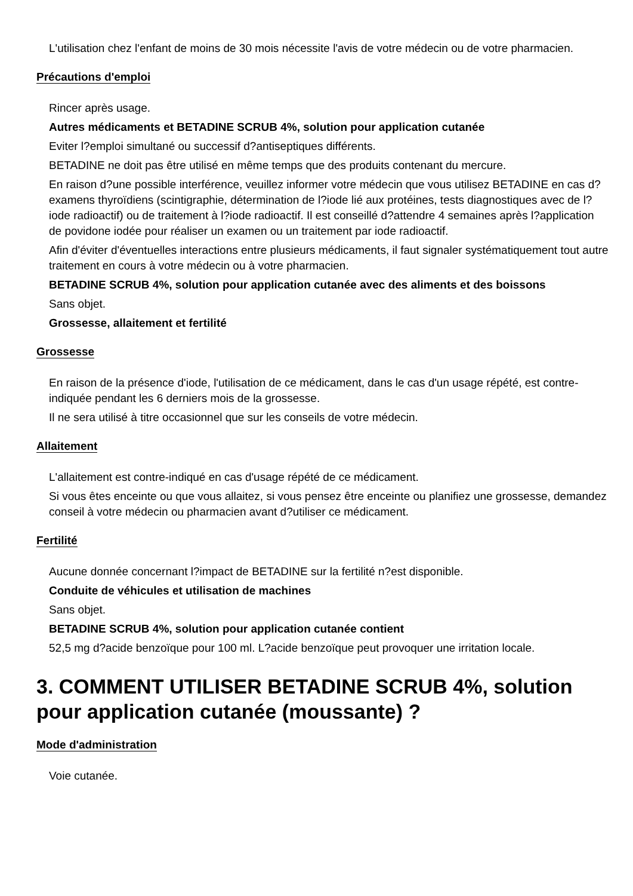L'utilisation chez l'enfant de moins de 30 mois nécessite l'avis de votre médecin ou de votre pharmacien.
Précautions d'emploi
Rincer après usage.
Autres médicaments et BETADINE SCRUB 4%, solution pour application cutanée
Eviter l?emploi simultané ou successif d?antiseptiques différents.
BETADINE ne doit pas être utilisé en même temps que des produits contenant du mercure.
En raison d?une possible interférence, veuillez informer votre médecin que vous utilisez BETADINE en cas d?examens thyroïdiens (scintigraphie, détermination de l?iode lié aux protéines, tests diagnostiques avec de l?iode radioactif) ou de traitement à l?iode radioactif. Il est conseillé d?attendre 4 semaines après l?application de povidone iodée pour réaliser un examen ou un traitement par iode radioactif.
Afin d'éviter d'éventuelles interactions entre plusieurs médicaments, il faut signaler systématiquement tout autre traitement en cours à votre médecin ou à votre pharmacien.
BETADINE SCRUB 4%, solution pour application cutanée avec des aliments et des boissons
Sans objet.
Grossesse, allaitement et fertilité
Grossesse
En raison de la présence d'iode, l'utilisation de ce médicament, dans le cas d'un usage répété, est contre-indiquée pendant les 6 derniers mois de la grossesse.
Il ne sera utilisé à titre occasionnel que sur les conseils de votre médecin.
Allaitement
L'allaitement est contre-indiqué en cas d'usage répété de ce médicament.
Si vous êtes enceinte ou que vous allaitez, si vous pensez être enceinte ou planifiez une grossesse, demandez conseil à votre médecin ou pharmacien avant d?utiliser ce médicament.
Fertilité
Aucune donnée concernant l?impact de BETADINE sur la fertilité n?est disponible.
Conduite de véhicules et utilisation de machines
Sans objet.
BETADINE SCRUB 4%, solution pour application cutanée contient
52,5 mg d?acide benzoïque pour 100 ml. L?acide benzoïque peut provoquer une irritation locale.
3. COMMENT UTILISER BETADINE SCRUB 4%, solution pour application cutanée (moussante) ?
Mode d'administration
Voie cutanée.